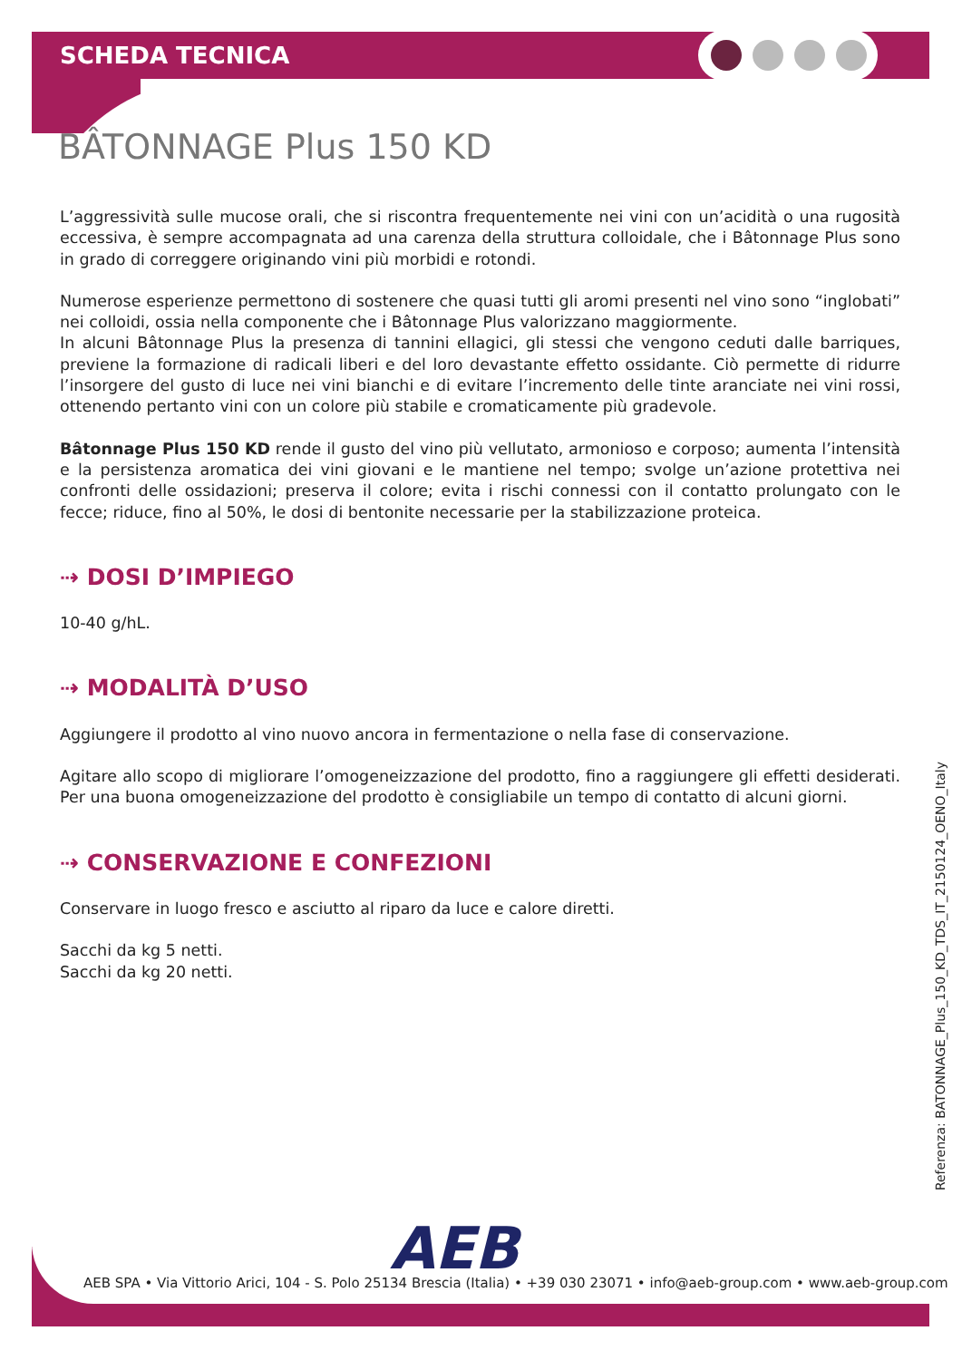SCHEDA TECNICA
BÂTONNAGE Plus 150 KD
L’aggressività sulle mucose orali, che si riscontra frequentemente nei vini con un’acidità o una rugosità eccessiva, è sempre accompagnata ad una carenza della struttura colloidale, che i Bâtonnage Plus sono in grado di correggere originando vini più morbidi e rotondi.
Numerose esperienze permettono di sostenere che quasi tutti gli aromi presenti nel vino sono “inglobati” nei colloidi, ossia nella componente che i Bâtonnage Plus valorizzano maggiormente.
In alcuni Bâtonnage Plus la presenza di tannini ellagici, gli stessi che vengono ceduti dalle barriques, previene la formazione di radicali liberi e del loro devastante effetto ossidante. Ciò permette di ridurre l’insorgere del gusto di luce nei vini bianchi e di evitare l’incremento delle tinte aranciate nei vini rossi, ottenendo pertanto vini con un colore più stabile e cromaticamente più gradevole.
Bâtonnage Plus 150 KD rende il gusto del vino più vellutato, armonioso e corposo; aumenta l’intensità e la persistenza aromatica dei vini giovani e le mantiene nel tempo; svolge un’azione protettiva nei confronti delle ossidazioni; preserva il colore; evita i rischi connessi con il contatto prolungato con le fecce; riduce, fino al 50%, le dosi di bentonite necessarie per la stabilizzazione proteica.
⇢ DOSI D’IMPIEGO
10-40 g/hL.
⇢ MODALITÀ D’USO
Aggiungere il prodotto al vino nuovo ancora in fermentazione o nella fase di conservazione.
Agitare allo scopo di migliorare l’omogeneizzazione del prodotto, fino a raggiungere gli effetti desiderati. Per una buona omogeneizzazione del prodotto è consigliabile un tempo di contatto di alcuni giorni.
⇢ CONSERVAZIONE E CONFEZIONI
Conservare in luogo fresco e asciutto al riparo da luce e calore diretti.
Sacchi da kg 5 netti.
Sacchi da kg 20 netti.
Referenza: BATONNAGE_Plus_150_KD_TDS_IT_2150124_OENO_Italy
AEB
AEB SPA • Via Vittorio Arici, 104 - S. Polo 25134 Brescia (Italia) • +39 030 23071 • info@aeb-group.com • www.aeb-group.com